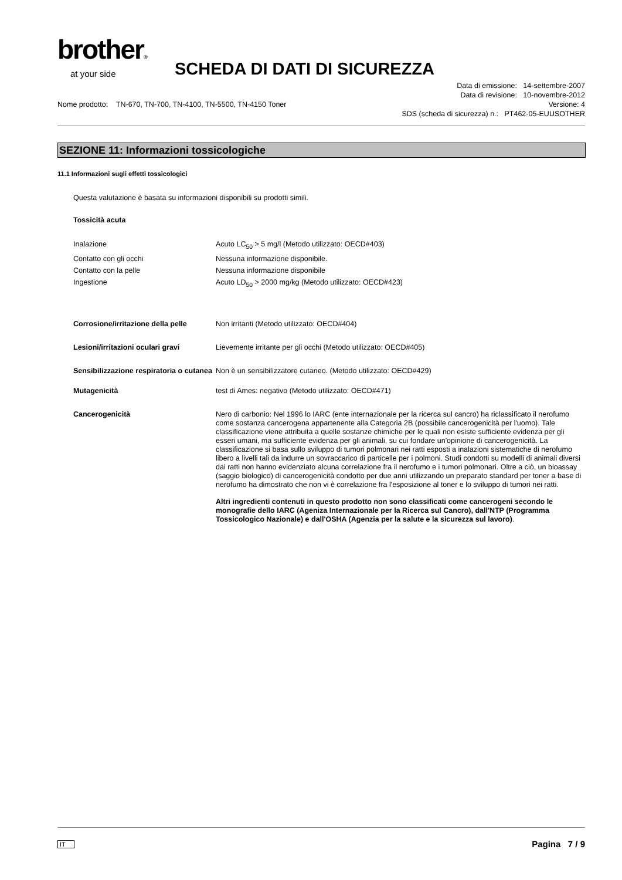brother®
at your side
SCHEDA DI DATI DI SICUREZZA
Data di emissione: 14-settembre-2007
Data di revisione: 10-novembre-2012
Nome prodotto: TN-670, TN-700, TN-4100, TN-5500, TN-4150 Toner Versione: 4
SDS (scheda di sicurezza) n.: PT462-05-EUUSOTHER
SEZIONE 11: Informazioni tossicologiche
11.1 Informazioni sugli effetti tossicologici
Questa valutazione è basata su informazioni disponibili su prodotti simili.
Tossicità acuta
| Inalazione | Acuto LC<sub>50</sub> > 5 mg/l (Metodo utilizzato: OECD#403) |
| Contatto con gli occhi | Nessuna informazione disponibile. |
| Contatto con la pelle | Nessuna informazione disponibile |
| Ingestione | Acuto LD<sub>50</sub> > 2000 mg/kg (Metodo utilizzato: OECD#423) |
| Corrosione/irritazione della pelle | Non irritanti (Metodo utilizzato: OECD#404) |
| Lesioni/irritazioni oculari gravi | Lievemente irritante per gli occhi (Metodo utilizzato: OECD#405) |
| Sensibilizzazione respiratoria o cutanea | Non è un sensibilizzatore cutaneo. (Metodo utilizzato: OECD#429) |
| Mutagenicità | test di Ames: negativo (Metodo utilizzato: OECD#471) |
| Cancerogenicità | Nero di carbonio: Nel 1996 lo IARC (ente internazionale per la ricerca sul cancro) ha riclassificato il nerofumo come sostanza cancerogena appartenente alla Categoria 2B (possibile cancerogenicità per l'uomo). Tale classificazione viene attribuita a quelle sostanze chimiche per le quali non esiste sufficiente evidenza per gli esseri umani, ma sufficiente evidenza per gli animali, su cui fondare un'opinione di cancerogenicità. La classificazione si basa sullo sviluppo di tumori polmonari nei ratti esposti a inalazioni sistematiche di nerofumo libero a livelli tali da indurre un sovraccarico di particelle per i polmoni. Studi condotti su modelli di animali diversi dai ratti non hanno evidenziato alcuna correlazione fra il nerofumo e i tumori polmonari. Oltre a ciò, un bioassay (saggio biologico) di cancerogenicità condotto per due anni utilizzando un preparato standard per toner a base di nerofumo ha dimostrato che non vi è correlazione fra l'esposizione al toner e lo sviluppo di tumori nei ratti. Altri ingredienti contenuti in questo prodotto non sono classificati come cancerogeni secondo le monografie dello IARC (Ageniza Internazionale per la Ricerca sul Cancro), dall'NTP (Programma Tossicologico Nazionale) e dall'OSHA (Agenzia per la salute e la sicurezza sul lavoro) . |
IT Pagina 7 / 9